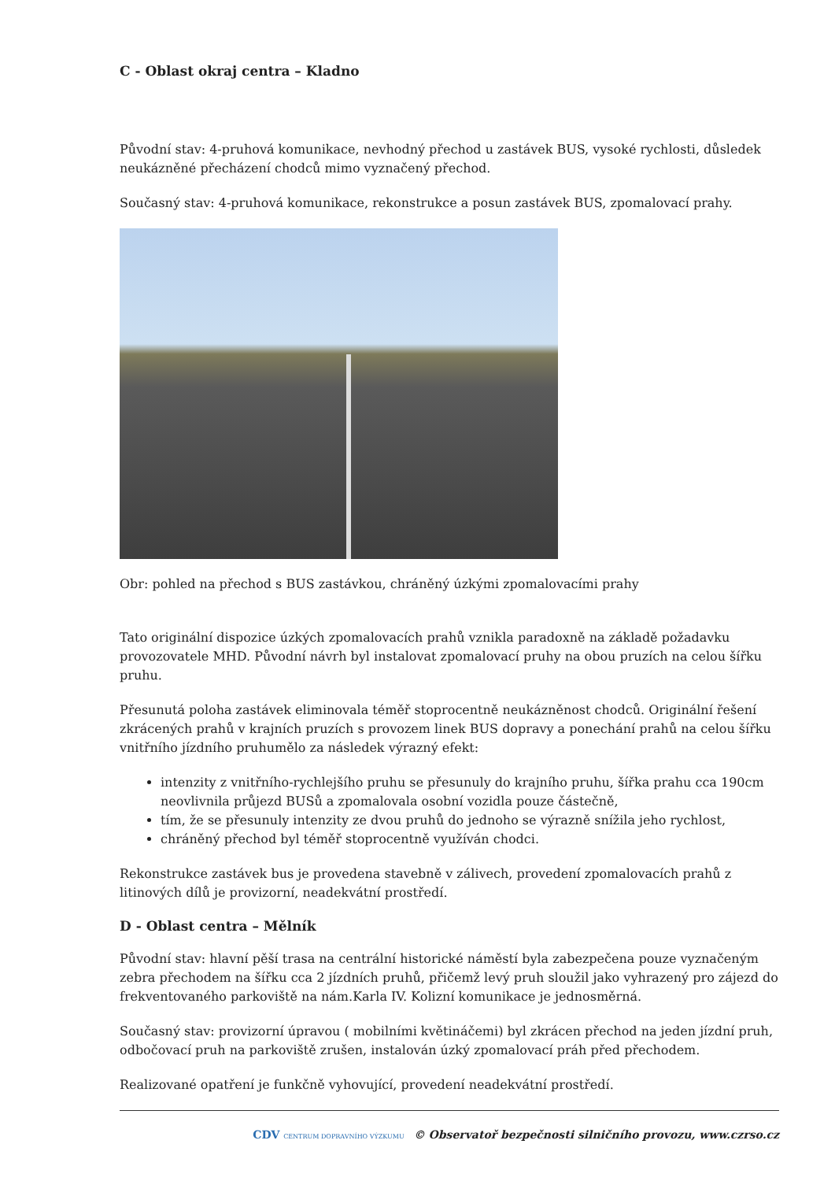C - Oblast okraj centra – Kladno
Původní stav: 4-pruhová komunikace, nevhodný přechod u zastávek BUS, vysoké rychlosti, důsledek neukázněné přecházení chodců mimo vyznačený přechod.
Současný stav: 4-pruhová komunikace, rekonstrukce a posun zastávek BUS, zpomalovací prahy.
Obr: pohled na přechod s BUS zastávkou, chráněný úzkými zpomalovacími prahy
Tato originální dispozice úzkých zpomalovacích prahů vznikla paradoxně na základě požadavku provozovatele MHD. Původní návrh byl instalovat zpomalovací pruhy na obou pruzích na celou šířku pruhu.
Přesunutá poloha zastávek eliminovala téměř stoprocentně neukázněnost chodců. Originální řešení zkrácených prahů v krajních pruzích s provozem linek BUS dopravy a ponechání prahů na celou šířku vnitřního jízdního pruhumělo za následek výrazný efekt:
intenzity z vnitřního-rychlejšího pruhu se přesunuly do krajního pruhu, šířka prahu cca 190cm neovlivnila průjezd BUSů a zpomalovala osobní vozidla pouze částečně,
tím, že se přesunuly intenzity ze dvou pruhů do jednoho se výrazně snížila jeho rychlost,
chráněný přechod byl téměř stoprocentně využíván chodci.
Rekonstrukce zastávek bus je provedena stavebně v zálivech, provedení zpomalovacích prahů z litinových dílů je provizorní, neadekvátní prostředí.
D - Oblast centra – Mělník
Původní stav: hlavní pěší trasa na centrální historické náměstí byla zabezpečena pouze vyznačeným zebra přechodem na šířku cca 2 jízdních pruhů, přičemž levý pruh sloužil jako vyhrazený pro zájezd do frekventovaného parkoviště na nám.Karla IV. Kolizní komunikace je jednosměrná.
Současný stav: provizorní úpravou ( mobilními květináčemi) byl zkrácen přechod na jeden jízdní pruh, odbočovací pruh na parkoviště zrušen, instalován úzký zpomalovací práh před přechodem.
Realizované opatření je funkčně vyhovující, provedení neadekvátní prostředí.
CDV CENTRUM DOPRAVNÍHO VÝZKUMU © Observatoř bezpečnosti silničního provozu, www.czrso.cz